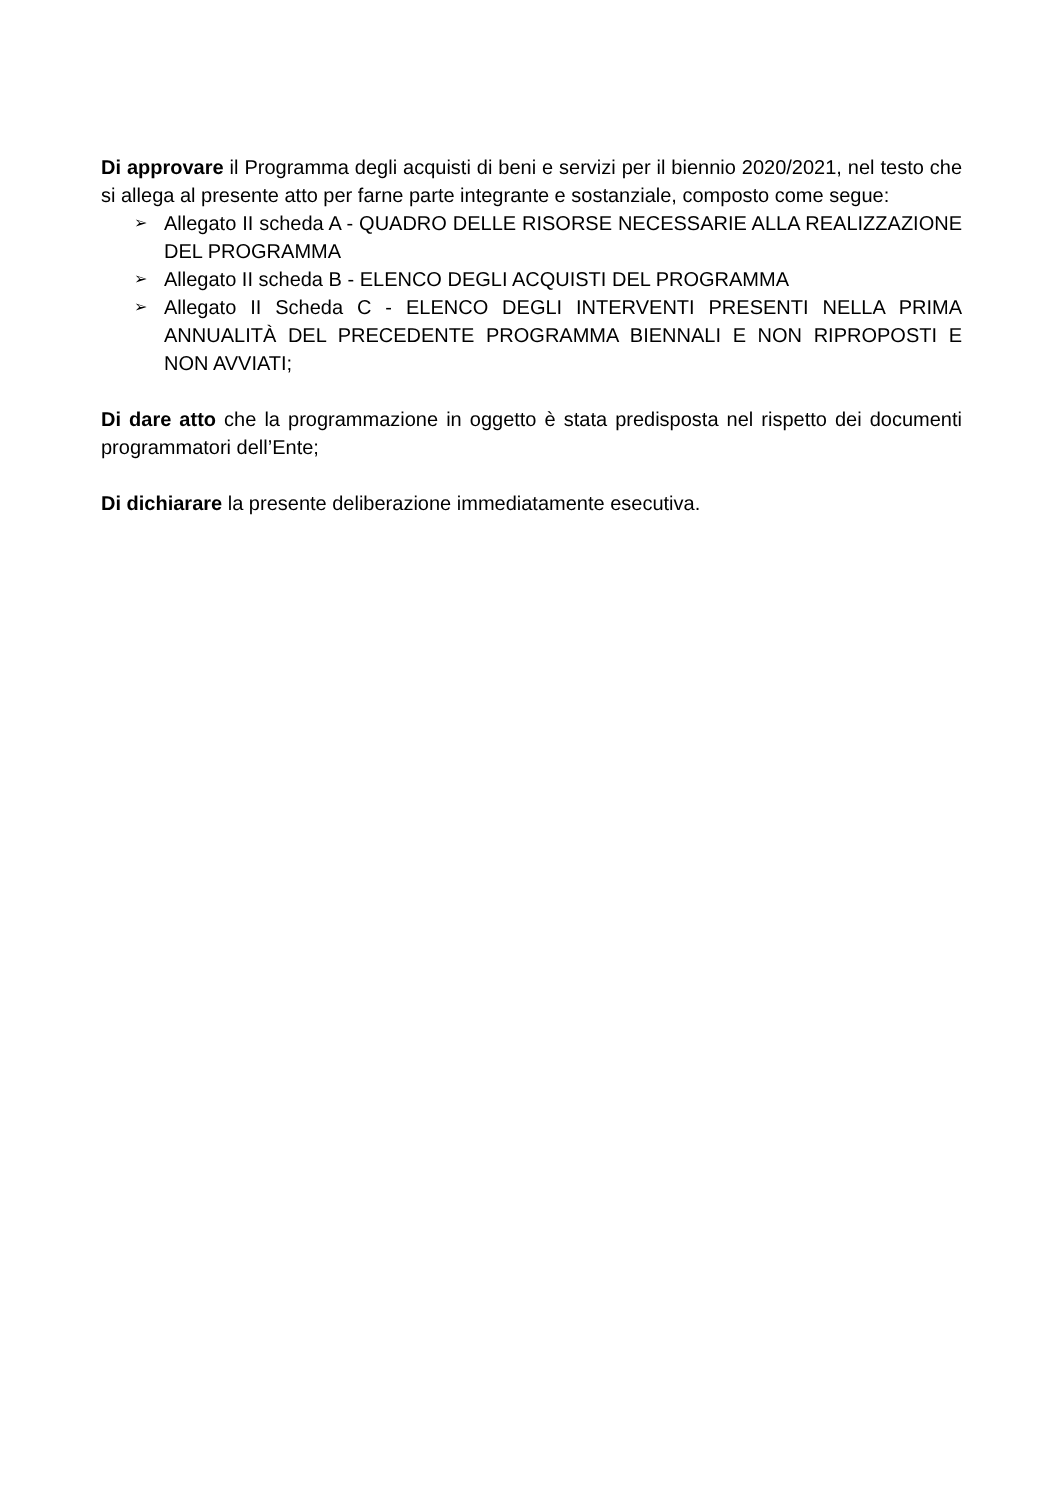Di approvare il Programma degli acquisti di beni e servizi per il biennio 2020/2021, nel testo che si allega al presente atto per farne parte integrante e sostanziale, composto come segue:
➢ Allegato II scheda A - QUADRO DELLE RISORSE NECESSARIE ALLA REALIZZAZIONE DEL PROGRAMMA
➢ Allegato II scheda B - ELENCO DEGLI ACQUISTI DEL PROGRAMMA
➢ Allegato II Scheda C - ELENCO DEGLI INTERVENTI PRESENTI NELLA PRIMA ANNUALITÀ DEL PRECEDENTE PROGRAMMA BIENNALI E NON RIPROPOSTI E NON AVVIATI;
Di dare atto che la programmazione in oggetto è stata predisposta nel rispetto dei documenti programmatori dell’Ente;
Di dichiarare la presente deliberazione immediatamente esecutiva.